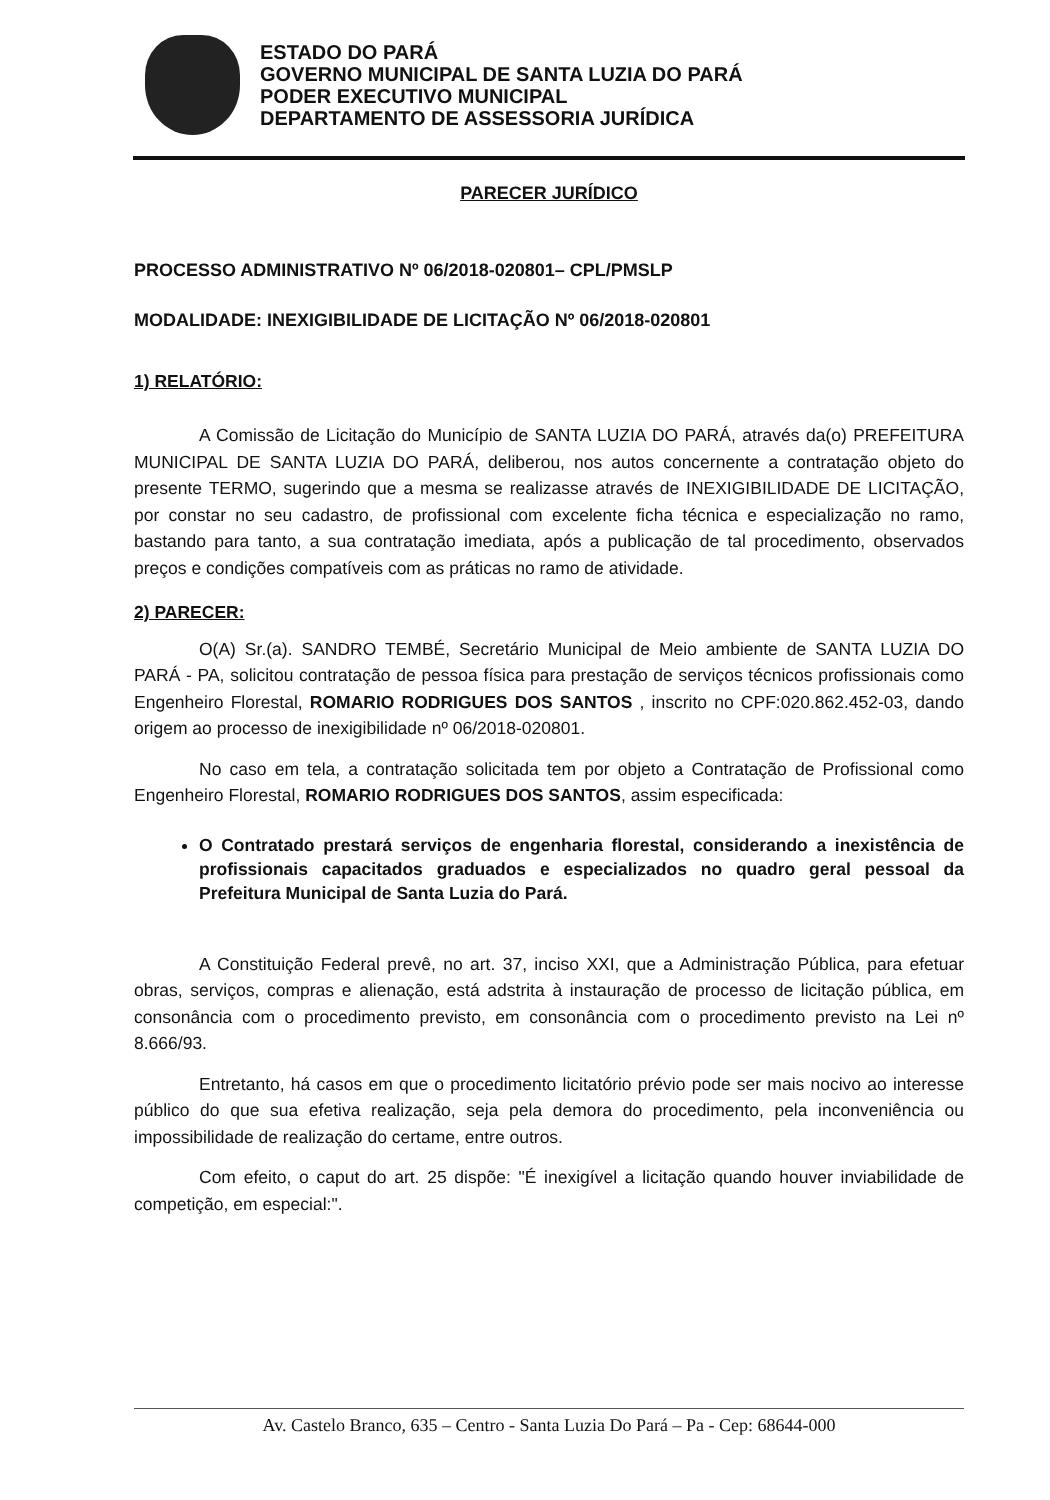ESTADO DO PARÁ
GOVERNO MUNICIPAL DE SANTA LUZIA DO PARÁ
PODER EXECUTIVO MUNICIPAL
DEPARTAMENTO DE ASSESSORIA JURÍDICA
PARECER JURÍDICO
PROCESSO ADMINISTRATIVO Nº 06/2018-020801– CPL/PMSLP
MODALIDADE: INEXIGIBILIDADE DE LICITAÇÃO Nº 06/2018-020801
1) RELATÓRIO:
A Comissão de Licitação do Município de SANTA LUZIA DO PARÁ, através da(o) PREFEITURA MUNICIPAL DE SANTA LUZIA DO PARÁ, deliberou, nos autos concernente a contratação objeto do presente TERMO, sugerindo que a mesma se realizasse através de INEXIGIBILIDADE DE LICITAÇÃO, por constar no seu cadastro, de profissional com excelente ficha técnica e especialização no ramo, bastando para tanto, a sua contratação imediata, após a publicação de tal procedimento, observados preços e condições compatíveis com as práticas no ramo de atividade.
2) PARECER:
O(A) Sr.(a). SANDRO TEMBÉ, Secretário Municipal de Meio ambiente de SANTA LUZIA DO PARÁ - PA, solicitou contratação de pessoa física para prestação de serviços técnicos profissionais como Engenheiro Florestal, ROMARIO RODRIGUES DOS SANTOS , inscrito no CPF:020.862.452-03, dando origem ao processo de inexigibilidade nº 06/2018-020801.
No caso em tela, a contratação solicitada tem por objeto a Contratação de Profissional como Engenheiro Florestal, ROMARIO RODRIGUES DOS SANTOS, assim especificada:
O Contratado prestará serviços de engenharia florestal, considerando a inexistência de profissionais capacitados graduados e especializados no quadro geral pessoal da Prefeitura Municipal de Santa Luzia do Pará.
A Constituição Federal prevê, no art. 37, inciso XXI, que a Administração Pública, para efetuar obras, serviços, compras e alienação, está adstrita à instauração de processo de licitação pública, em consonância com o procedimento previsto, em consonância com o procedimento previsto na Lei nº 8.666/93.
Entretanto, há casos em que o procedimento licitatório prévio pode ser mais nocivo ao interesse público do que sua efetiva realização, seja pela demora do procedimento, pela inconveniência ou impossibilidade de realização do certame, entre outros.
Com efeito, o caput do art. 25 dispõe: "É inexigível a licitação quando houver inviabilidade de competição, em especial:".
Av. Castelo Branco, 635 – Centro - Santa Luzia Do Pará – Pa - Cep: 68644-000